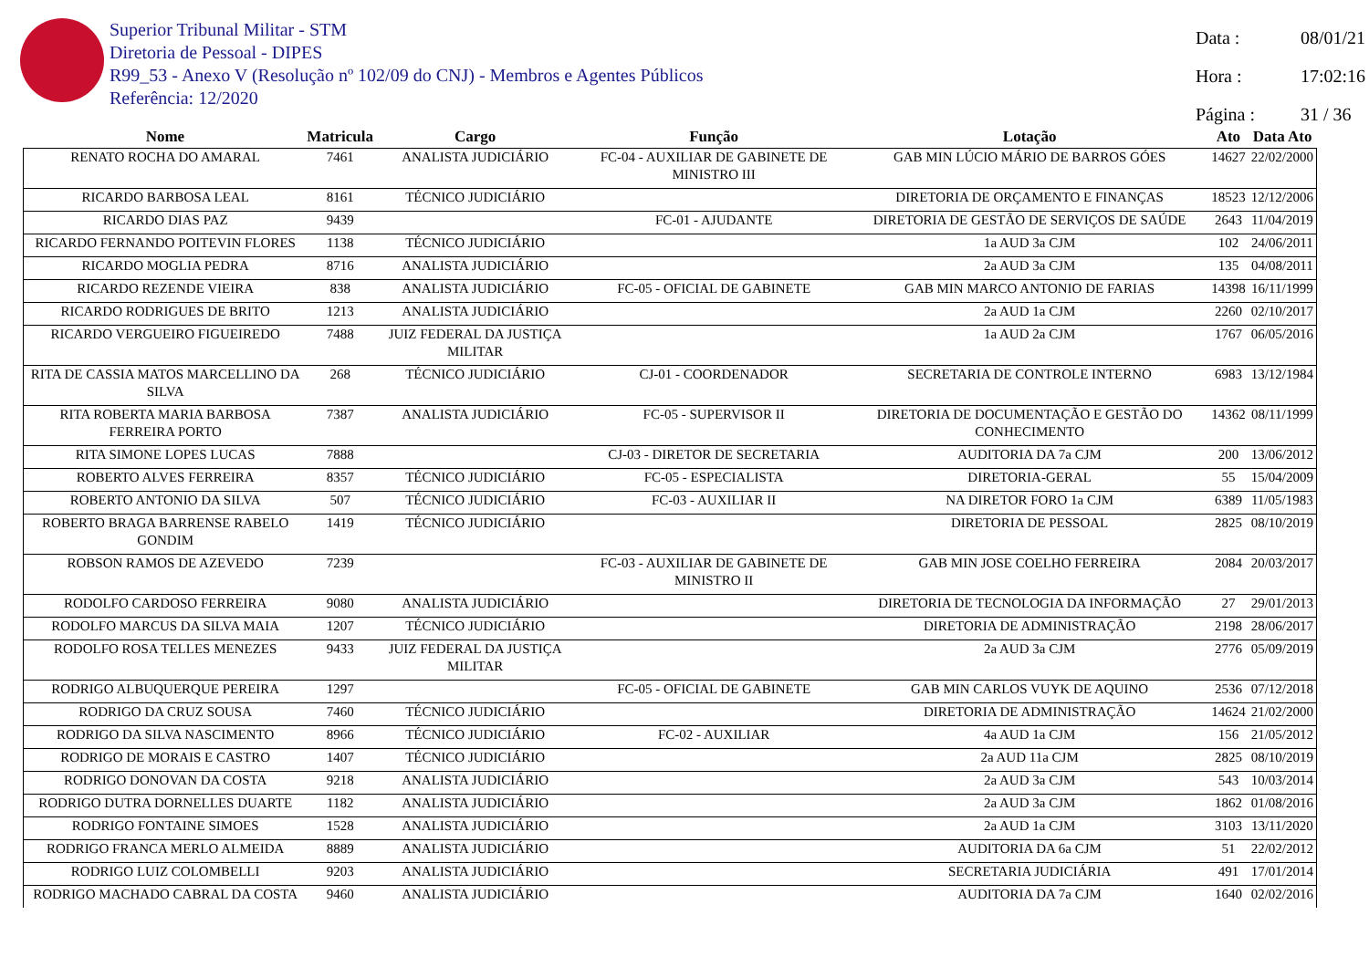Superior Tribunal Militar - STM
Diretoria de Pessoal - DIPES
R99_53 - Anexo V (Resolução nº 102/09 do CNJ) - Membros e Agentes Públicos
Referência: 12/2020
Data : 08/01/21
Hora : 17:02:16
Página : 31 / 36
| Nome | Matricula | Cargo | Função | Lotação | Ato | Data Ato |
| --- | --- | --- | --- | --- | --- | --- |
| RENATO ROCHA DO AMARAL | 7461 | ANALISTA JUDICIÁRIO | FC-04 - AUXILIAR DE GABINETE DE MINISTRO III | GAB MIN LÚCIO MÁRIO DE BARROS GÓES | 14627 | 22/02/2000 |
| RICARDO BARBOSA LEAL | 8161 | TÉCNICO JUDICIÁRIO | | DIRETORIA DE ORÇAMENTO E FINANÇAS | 18523 | 12/12/2006 |
| RICARDO DIAS PAZ | 9439 | | FC-01 - AJUDANTE | DIRETORIA DE GESTÃO DE SERVIÇOS DE SAÚDE | 2643 | 11/04/2019 |
| RICARDO FERNANDO POITEVIN FLORES | 1138 | TÉCNICO JUDICIÁRIO | | 1a AUD 3a CJM | 102 | 24/06/2011 |
| RICARDO MOGLIA PEDRA | 8716 | ANALISTA JUDICIÁRIO | | 2a AUD 3a CJM | 135 | 04/08/2011 |
| RICARDO REZENDE VIEIRA | 838 | ANALISTA JUDICIÁRIO | FC-05 - OFICIAL DE GABINETE | GAB MIN MARCO ANTONIO DE FARIAS | 14398 | 16/11/1999 |
| RICARDO RODRIGUES DE BRITO | 1213 | ANALISTA JUDICIÁRIO | | 2a AUD 1a CJM | 2260 | 02/10/2017 |
| RICARDO VERGUEIRO FIGUEIREDO | 7488 | JUIZ FEDERAL DA JUSTIÇA MILITAR | | 1a AUD 2a CJM | 1767 | 06/05/2016 |
| RITA DE CASSIA MATOS MARCELLINO DA SILVA | 268 | TÉCNICO JUDICIÁRIO | CJ-01 - COORDENADOR | SECRETARIA DE CONTROLE INTERNO | 6983 | 13/12/1984 |
| RITA ROBERTA MARIA BARBOSA FERREIRA PORTO | 7387 | ANALISTA JUDICIÁRIO | FC-05 - SUPERVISOR II | DIRETORIA DE DOCUMENTAÇÃO E GESTÃO DO CONHECIMENTO | 14362 | 08/11/1999 |
| RITA SIMONE LOPES LUCAS | 7888 | | CJ-03 - DIRETOR DE SECRETARIA | AUDITORIA DA 7a CJM | 200 | 13/06/2012 |
| ROBERTO ALVES FERREIRA | 8357 | TÉCNICO JUDICIÁRIO | FC-05 - ESPECIALISTA | DIRETORIA-GERAL | 55 | 15/04/2009 |
| ROBERTO ANTONIO DA SILVA | 507 | TÉCNICO JUDICIÁRIO | FC-03 - AUXILIAR II | NA DIRETOR FORO 1a CJM | 6389 | 11/05/1983 |
| ROBERTO BRAGA BARRENSE RABELO GONDIM | 1419 | TÉCNICO JUDICIÁRIO | | DIRETORIA DE PESSOAL | 2825 | 08/10/2019 |
| ROBSON RAMOS DE AZEVEDO | 7239 | | FC-03 - AUXILIAR DE GABINETE DE MINISTRO II | GAB MIN JOSE COELHO FERREIRA | 2084 | 20/03/2017 |
| RODOLFO CARDOSO FERREIRA | 9080 | ANALISTA JUDICIÁRIO | | DIRETORIA DE TECNOLOGIA DA INFORMAÇÃO | 27 | 29/01/2013 |
| RODOLFO MARCUS DA SILVA MAIA | 1207 | TÉCNICO JUDICIÁRIO | | DIRETORIA DE ADMINISTRAÇÃO | 2198 | 28/06/2017 |
| RODOLFO ROSA TELLES MENEZES | 9433 | JUIZ FEDERAL DA JUSTIÇA MILITAR | | 2a AUD 3a CJM | 2776 | 05/09/2019 |
| RODRIGO ALBUQUERQUE PEREIRA | 1297 | | FC-05 - OFICIAL DE GABINETE | GAB MIN CARLOS VUYK DE AQUINO | 2536 | 07/12/2018 |
| RODRIGO DA CRUZ SOUSA | 7460 | TÉCNICO JUDICIÁRIO | | DIRETORIA DE ADMINISTRAÇÃO | 14624 | 21/02/2000 |
| RODRIGO DA SILVA NASCIMENTO | 8966 | TÉCNICO JUDICIÁRIO | FC-02 - AUXILIAR | 4a AUD 1a CJM | 156 | 21/05/2012 |
| RODRIGO DE MORAIS E CASTRO | 1407 | TÉCNICO JUDICIÁRIO | | 2a AUD 11a CJM | 2825 | 08/10/2019 |
| RODRIGO DONOVAN DA COSTA | 9218 | ANALISTA JUDICIÁRIO | | 2a AUD 3a CJM | 543 | 10/03/2014 |
| RODRIGO DUTRA DORNELLES DUARTE | 1182 | ANALISTA JUDICIÁRIO | | 2a AUD 3a CJM | 1862 | 01/08/2016 |
| RODRIGO FONTAINE SIMOES | 1528 | ANALISTA JUDICIÁRIO | | 2a AUD 1a CJM | 3103 | 13/11/2020 |
| RODRIGO FRANCA MERLO ALMEIDA | 8889 | ANALISTA JUDICIÁRIO | | AUDITORIA DA 6a CJM | 51 | 22/02/2012 |
| RODRIGO LUIZ COLOMBELLI | 9203 | ANALISTA JUDICIÁRIO | | SECRETARIA JUDICIÁRIA | 491 | 17/01/2014 |
| RODRIGO MACHADO CABRAL DA COSTA | 9460 | ANALISTA JUDICIÁRIO | | AUDITORIA DA 7a CJM | 1640 | 02/02/2016 |